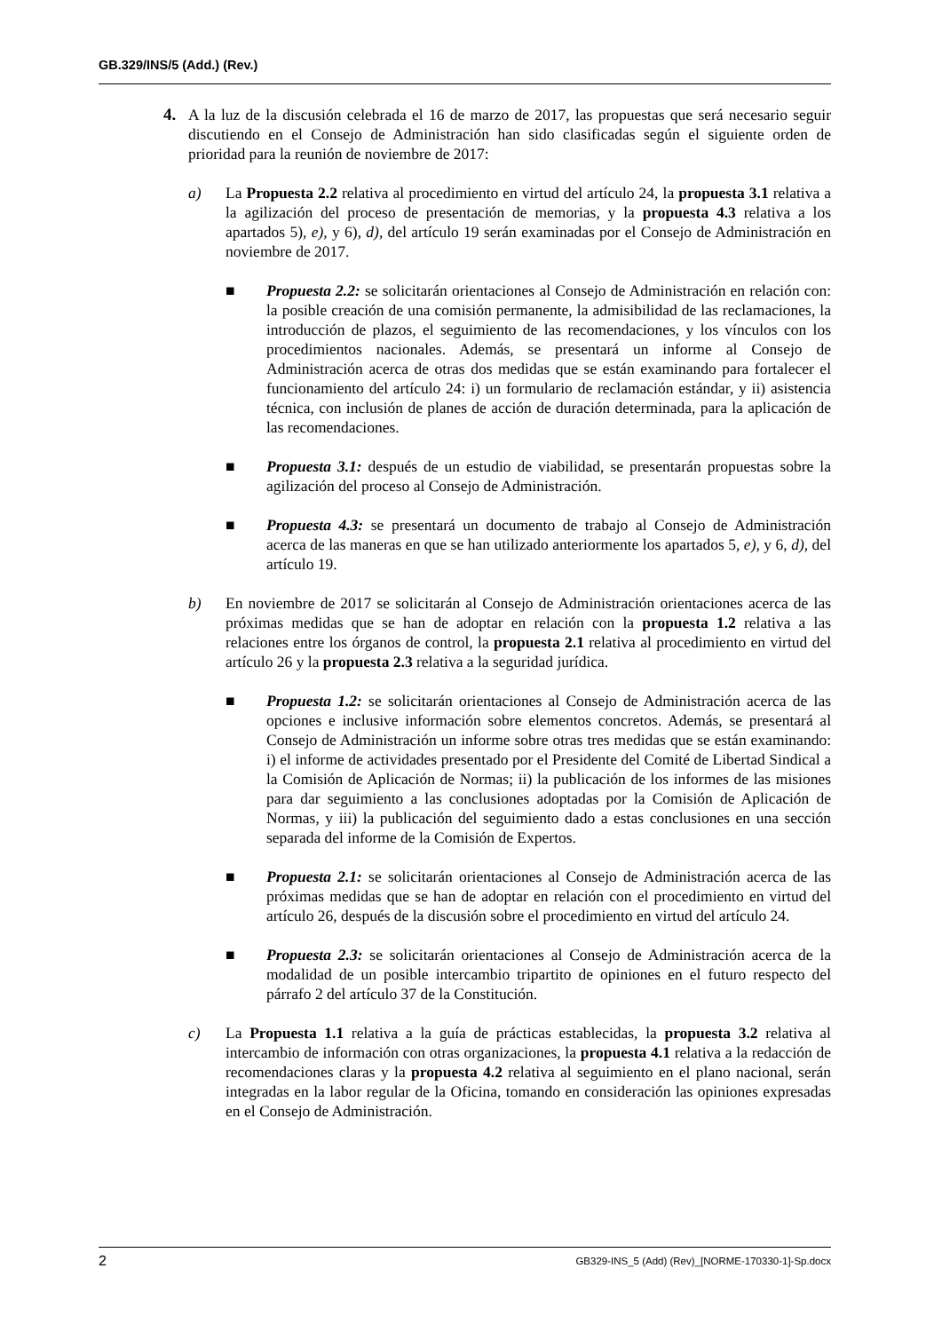GB.329/INS/5 (Add.) (Rev.)
4. A la luz de la discusión celebrada el 16 de marzo de 2017, las propuestas que será necesario seguir discutiendo en el Consejo de Administración han sido clasificadas según el siguiente orden de prioridad para la reunión de noviembre de 2017:
a) La Propuesta 2.2 relativa al procedimiento en virtud del artículo 24, la propuesta 3.1 relativa a la agilización del proceso de presentación de memorias, y la propuesta 4.3 relativa a los apartados 5), e), y 6), d), del artículo 19 serán examinadas por el Consejo de Administración en noviembre de 2017.
■ Propuesta 2.2: se solicitarán orientaciones al Consejo de Administración en relación con: la posible creación de una comisión permanente, la admisibilidad de las reclamaciones, la introducción de plazos, el seguimiento de las recomendaciones, y los vínculos con los procedimientos nacionales. Además, se presentará un informe al Consejo de Administración acerca de otras dos medidas que se están examinando para fortalecer el funcionamiento del artículo 24: i) un formulario de reclamación estándar, y ii) asistencia técnica, con inclusión de planes de acción de duración determinada, para la aplicación de las recomendaciones.
■ Propuesta 3.1: después de un estudio de viabilidad, se presentarán propuestas sobre la agilización del proceso al Consejo de Administración.
■ Propuesta 4.3: se presentará un documento de trabajo al Consejo de Administración acerca de las maneras en que se han utilizado anteriormente los apartados 5, e), y 6, d), del artículo 19.
b) En noviembre de 2017 se solicitarán al Consejo de Administración orientaciones acerca de las próximas medidas que se han de adoptar en relación con la propuesta 1.2 relativa a las relaciones entre los órganos de control, la propuesta 2.1 relativa al procedimiento en virtud del artículo 26 y la propuesta 2.3 relativa a la seguridad jurídica.
■ Propuesta 1.2: se solicitarán orientaciones al Consejo de Administración acerca de las opciones e inclusive información sobre elementos concretos. Además, se presentará al Consejo de Administración un informe sobre otras tres medidas que se están examinando: i) el informe de actividades presentado por el Presidente del Comité de Libertad Sindical a la Comisión de Aplicación de Normas; ii) la publicación de los informes de las misiones para dar seguimiento a las conclusiones adoptadas por la Comisión de Aplicación de Normas, y iii) la publicación del seguimiento dado a estas conclusiones en una sección separada del informe de la Comisión de Expertos.
■ Propuesta 2.1: se solicitarán orientaciones al Consejo de Administración acerca de las próximas medidas que se han de adoptar en relación con el procedimiento en virtud del artículo 26, después de la discusión sobre el procedimiento en virtud del artículo 24.
■ Propuesta 2.3: se solicitarán orientaciones al Consejo de Administración acerca de la modalidad de un posible intercambio tripartito de opiniones en el futuro respecto del párrafo 2 del artículo 37 de la Constitución.
c) La Propuesta 1.1 relativa a la guía de prácticas establecidas, la propuesta 3.2 relativa al intercambio de información con otras organizaciones, la propuesta 4.1 relativa a la redacción de recomendaciones claras y la propuesta 4.2 relativa al seguimiento en el plano nacional, serán integradas en la labor regular de la Oficina, tomando en consideración las opiniones expresadas en el Consejo de Administración.
2 GB329-INS_5 (Add) (Rev)_[NORME-170330-1]-Sp.docx